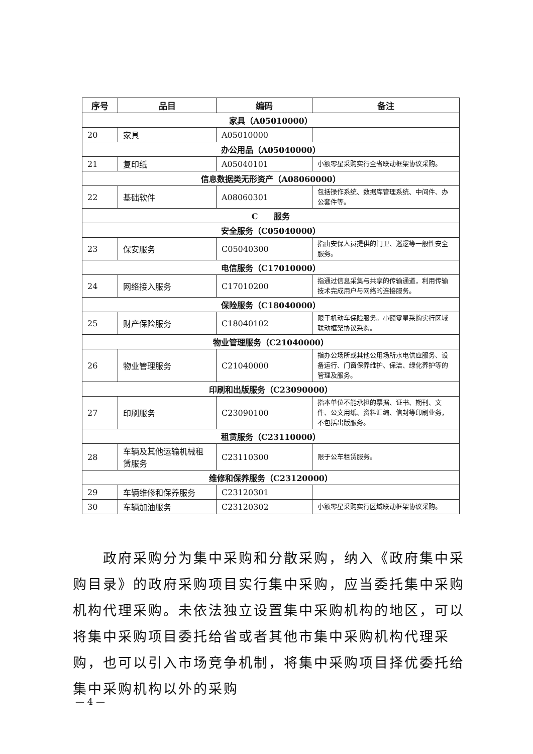| 序号 | 品目 | 编码 | 备注 |
| --- | --- | --- | --- |
| 家具（A05010000） | | | |
| 20 | 家具 | A05010000 | |
| 办公用品（A05040000） | | | |
| 21 | 复印纸 | A05040101 | 小额零星采购实行全省联动框架协议采购。 |
| 信息数据类无形资产（A08060000） | | | |
| 22 | 基础软件 | A08060301 | 包括操作系统、数据库管理系统、中间件、办公套件等。 |
| C 服务 | | | |
| 安全服务（C05040000） | | | |
| 23 | 保安服务 | C05040300 | 指由安保人员提供的门卫、巡逻等一般性安全服务。 |
| 电信服务（C17010000） | | | |
| 24 | 网络接入服务 | C17010200 | 指通过信息采集与共享的传输通道，利用传输技术完成用户与网络的连接服务。 |
| 保险服务（C18040000） | | | |
| 25 | 财产保险服务 | C18040102 | 限于机动车保险服务。小额零星采购实行区域联动框架协议采购。 |
| 物业管理服务（C21040000） | | | |
| 26 | 物业管理服务 | C21040000 | 指办公场所或其他公用场所水电供应服务、设备运行、门窗保养维护、保洁、绿化养护等的管理及服务。 |
| 印刷和出版服务（C23090000） | | | |
| 27 | 印刷服务 | C23090100 | 指本单位不能承担的票据、证书、期刊、文件、公文用纸、资料汇编、信封等印刷业务，不包括出版服务。 |
| 租赁服务（C23110000） | | | |
| 28 | 车辆及其他运输机械租赁服务 | C23110300 | 限于公车租赁服务。 |
| 维修和保养服务（C23120000） | | | |
| 29 | 车辆维修和保养服务 | C23120301 | |
| 30 | 车辆加油服务 | C23120302 | 小额零星采购实行区域联动框架协议采购。 |
　　政府采购分为集中采购和分散采购，纳入《政府集中采购目录》的政府采购项目实行集中采购，应当委托集中采购机构代理采购。未依法独立设置集中采购机构的地区，可以将集中采购项目委托给省或者其他市集中采购机构代理采购，也可以引入市场竞争机制，将集中采购项目择优委托给集中采购机构以外的采购
— 4 —